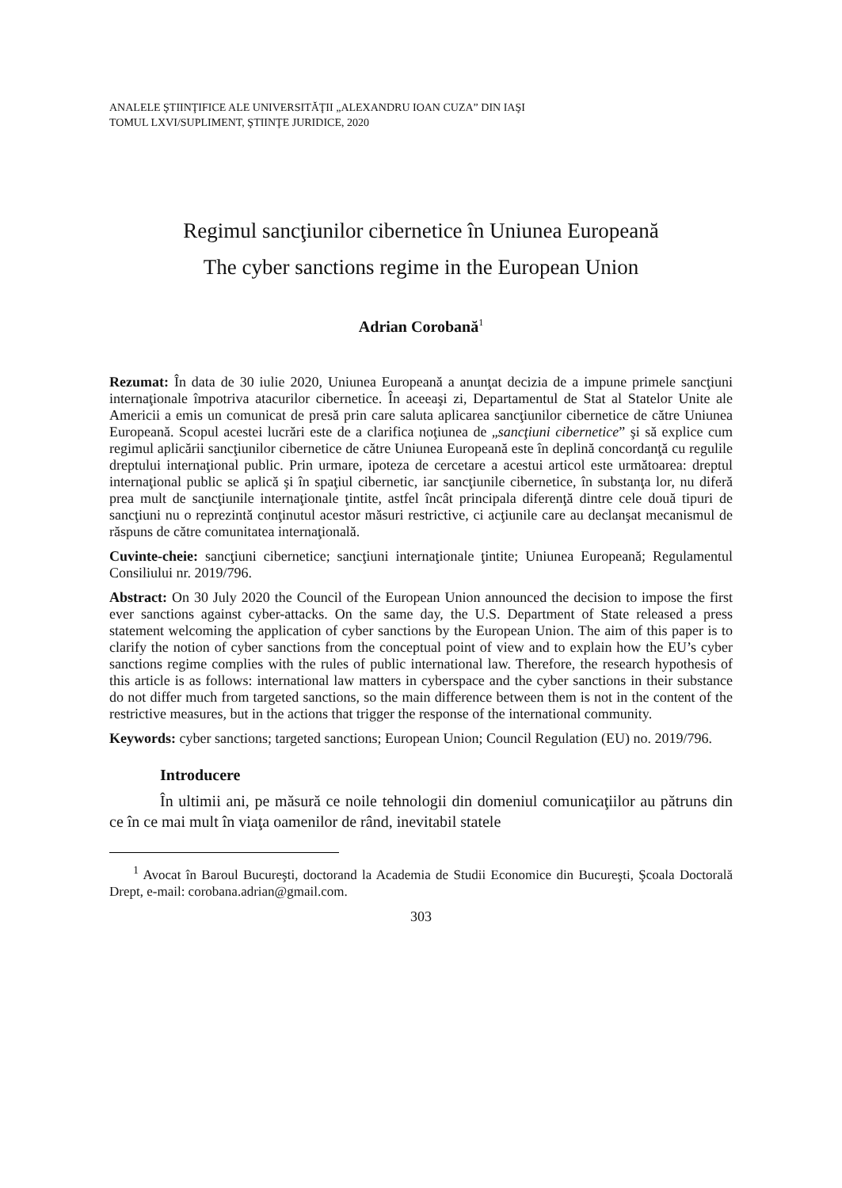ANALELE ŞTIINŢIFICE ALE UNIVERSITĂŢII „ALEXANDRU IOAN CUZA” DIN IAŞI
TOMUL LXVI/SUPLIMENT, ŞTIINŢE JURIDICE, 2020
Regimul sancţiunilor cibernetice în Uniunea Europeană
The cyber sanctions regime in the European Union
Adrian Corobană<sup>1</sup>
Rezumat: În data de 30 iulie 2020, Uniunea Europeană a anunţat decizia de a impune primele sancţiuni internaţionale împotriva atacurilor cibernetice. În aceeaşi zi, Departamentul de Stat al Statelor Unite ale Americii a emis un comunicat de presă prin care saluta aplicarea sancţiunilor cibernetice de către Uniunea Europeană. Scopul acestei lucrări este de a clarifica noţiunea de „sancţiuni cibernetice” şi să explice cum regimul aplicării sancţiunilor cibernetice de către Uniunea Europeană este în deplină concordanţă cu regulile dreptului internaţional public. Prin urmare, ipoteza de cercetare a acestui articol este următoarea: dreptul internaţional public se aplică şi în spaţiul cibernetic, iar sancţiunile cibernetice, în substanţa lor, nu diferă prea mult de sancţiunile internaţionale ţintite, astfel încât principala diferenţă dintre cele două tipuri de sancţiuni nu o reprezintă conţinutul acestor măsuri restrictive, ci acţiunile care au declanşat mecanismul de răspuns de către comunitatea internaţională.
Cuvinte-cheie: sancţiuni cibernetice; sancţiuni internaţionale ţintite; Uniunea Europeană; Regulamentul Consiliului nr. 2019/796.
Abstract: On 30 July 2020 the Council of the European Union announced the decision to impose the first ever sanctions against cyber-attacks. On the same day, the U.S. Department of State released a press statement welcoming the application of cyber sanctions by the European Union. The aim of this paper is to clarify the notion of cyber sanctions from the conceptual point of view and to explain how the EU’s cyber sanctions regime complies with the rules of public international law. Therefore, the research hypothesis of this article is as follows: international law matters in cyberspace and the cyber sanctions in their substance do not differ much from targeted sanctions, so the main difference between them is not in the content of the restrictive measures, but in the actions that trigger the response of the international community.
Keywords: cyber sanctions; targeted sanctions; European Union; Council Regulation (EU) no. 2019/796.
Introducere
În ultimii ani, pe măsură ce noile tehnologii din domeniul comunicaţiilor au pătruns din ce în ce mai mult în viaţa oamenilor de rând, inevitabil statele
<sup>1</sup> Avocat în Baroul Bucureşti, doctorand la Academia de Studii Economice din Bucureşti, Şcoala Doctorală Drept, e-mail: corobana.adrian@gmail.com.
303